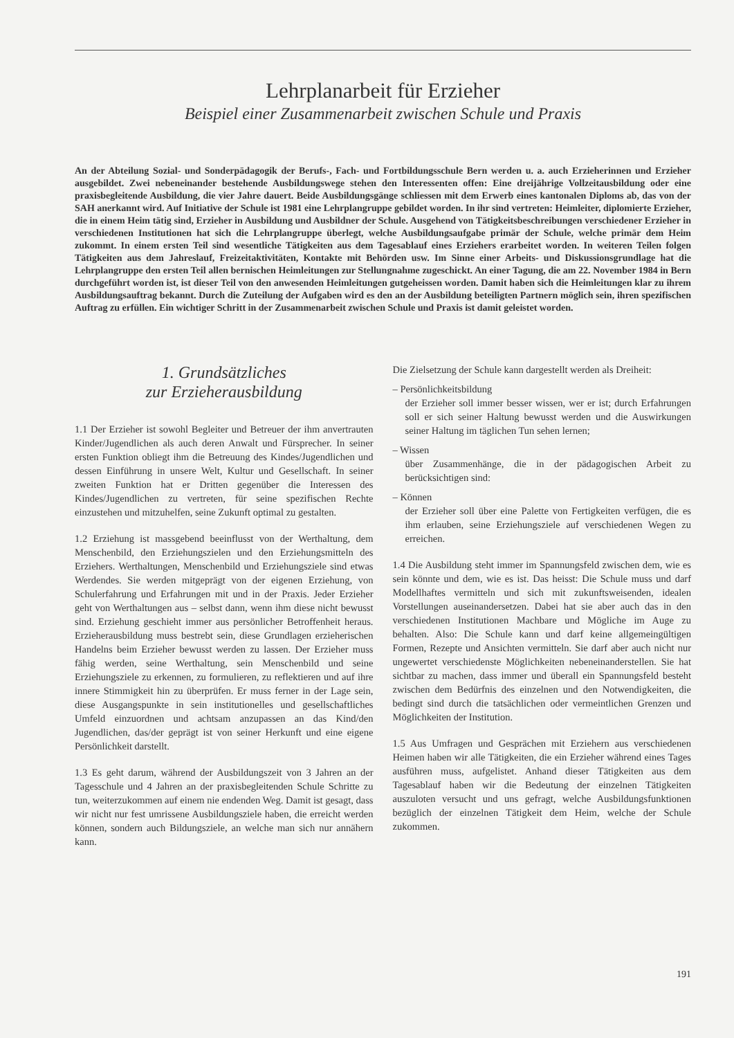Lehrplanarbeit für Erzieher
Beispiel einer Zusammenarbeit zwischen Schule und Praxis
An der Abteilung Sozial- und Sonderpädagogik der Berufs-, Fach- und Fortbildungsschule Bern werden u. a. auch Erzieherinnen und Erzieher ausgebildet. Zwei nebeneinander bestehende Ausbildungswege stehen den Interessenten offen: Eine dreijährige Vollzeitausbildung oder eine praxisbegleitende Ausbildung, die vier Jahre dauert. Beide Ausbildungsgänge schliessen mit dem Erwerb eines kantonalen Diploms ab, das von der SAH anerkannt wird. Auf Initiative der Schule ist 1981 eine Lehrplangruppe gebildet worden. In ihr sind vertreten: Heimleiter, diplomierte Erzieher, die in einem Heim tätig sind, Erzieher in Ausbildung und Ausbildner der Schule. Ausgehend von Tätigkeitsbeschreibungen verschiedener Erzieher in verschiedenen Institutionen hat sich die Lehrplangruppe überlegt, welche Ausbildungsaufgabe primär der Schule, welche primär dem Heim zukommt. In einem ersten Teil sind wesentliche Tätigkeiten aus dem Tagesablauf eines Erziehers erarbeitet worden. In weiteren Teilen folgen Tätigkeiten aus dem Jahreslauf, Freizeitaktivitäten, Kontakte mit Behörden usw. Im Sinne einer Arbeits- und Diskussionsgrundlage hat die Lehrplangruppe den ersten Teil allen bernischen Heimleitungen zur Stellungnahme zugeschickt. An einer Tagung, die am 22. November 1984 in Bern durchgeführt worden ist, ist dieser Teil von den anwesenden Heimleitungen gutgeheissen worden. Damit haben sich die Heimleitungen klar zu ihrem Ausbildungsauftrag bekannt. Durch die Zuteilung der Aufgaben wird es den an der Ausbildung beteiligten Partnern möglich sein, ihren spezifischen Auftrag zu erfüllen. Ein wichtiger Schritt in der Zusammenarbeit zwischen Schule und Praxis ist damit geleistet worden.
1. Grundsätzliches
zur Erzieherausbildung
1.1 Der Erzieher ist sowohl Begleiter und Betreuer der ihm anvertrauten Kinder/Jugendlichen als auch deren Anwalt und Fürsprecher. In seiner ersten Funktion obliegt ihm die Betreuung des Kindes/Jugendlichen und dessen Einführung in unsere Welt, Kultur und Gesellschaft. In seiner zweiten Funktion hat er Dritten gegenüber die Interessen des Kindes/Jugendlichen zu vertreten, für seine spezifischen Rechte einzustehen und mitzuhelfen, seine Zukunft optimal zu gestalten.
1.2 Erziehung ist massgebend beeinflusst von der Werthaltung, dem Menschenbild, den Erziehungszielen und den Erziehungsmitteln des Erziehers. Werthaltungen, Menschenbild und Erziehungsziele sind etwas Werdendes. Sie werden mitgeprägt von der eigenen Erziehung, von Schulerfahrung und Erfahrungen mit und in der Praxis. Jeder Erzieher geht von Werthaltungen aus – selbst dann, wenn ihm diese nicht bewusst sind. Erziehung geschieht immer aus persönlicher Betroffenheit heraus. Erzieherausbildung muss bestrebt sein, diese Grundlagen erzieherischen Handelns beim Erzieher bewusst werden zu lassen. Der Erzieher muss fähig werden, seine Werthaltung, sein Menschenbild und seine Erziehungsziele zu erkennen, zu formulieren, zu reflektieren und auf ihre innere Stimmigkeit hin zu überprüfen. Er muss ferner in der Lage sein, diese Ausgangspunkte in sein institutionelles und gesellschaftliches Umfeld einzuordnen und achtsam anzupassen an das Kind/den Jugendlichen, das/der geprägt ist von seiner Herkunft und eine eigene Persönlichkeit darstellt.
1.3 Es geht darum, während der Ausbildungszeit von 3 Jahren an der Tagesschule und 4 Jahren an der praxisbegleitenden Schule Schritte zu tun, weiterzukommen auf einem nie endenden Weg. Damit ist gesagt, dass wir nicht nur fest umrissene Ausbildungsziele haben, die erreicht werden können, sondern auch Bildungsziele, an welche man sich nur annähern kann.
Die Zielsetzung der Schule kann dargestellt werden als Dreiheit:
– Persönlichkeitsbildung
der Erzieher soll immer besser wissen, wer er ist; durch Erfahrungen soll er sich seiner Haltung bewusst werden und die Auswirkungen seiner Haltung im täglichen Tun sehen lernen;
– Wissen
über Zusammenhänge, die in der pädagogischen Arbeit zu berücksichtigen sind:
– Können
der Erzieher soll über eine Palette von Fertigkeiten verfügen, die es ihm erlauben, seine Erziehungsziele auf verschiedenen Wegen zu erreichen.
1.4 Die Ausbildung steht immer im Spannungsfeld zwischen dem, wie es sein könnte und dem, wie es ist. Das heisst: Die Schule muss und darf Modellhaftes vermitteln und sich mit zukunftsweisenden, idealen Vorstellungen auseinandersetzen. Dabei hat sie aber auch das in den verschiedenen Institutionen Machbare und Mögliche im Auge zu behalten. Also: Die Schule kann und darf keine allgemeingültigen Formen, Rezepte und Ansichten vermitteln. Sie darf aber auch nicht nur ungewertet verschiedenste Möglichkeiten nebeneinanderstellen. Sie hat sichtbar zu machen, dass immer und überall ein Spannungsfeld besteht zwischen dem Bedürfnis des einzelnen und den Notwendigkeiten, die bedingt sind durch die tatsächlichen oder vermeintlichen Grenzen und Möglichkeiten der Institution.
1.5 Aus Umfragen und Gesprächen mit Erziehern aus verschiedenen Heimen haben wir alle Tätigkeiten, die ein Erzieher während eines Tages ausführen muss, aufgelistet. Anhand dieser Tätigkeiten aus dem Tagesablauf haben wir die Bedeutung der einzelnen Tätigkeiten auszuloten versucht und uns gefragt, welche Ausbildungsfunktionen bezüglich der einzelnen Tätigkeit dem Heim, welche der Schule zukommen.
191